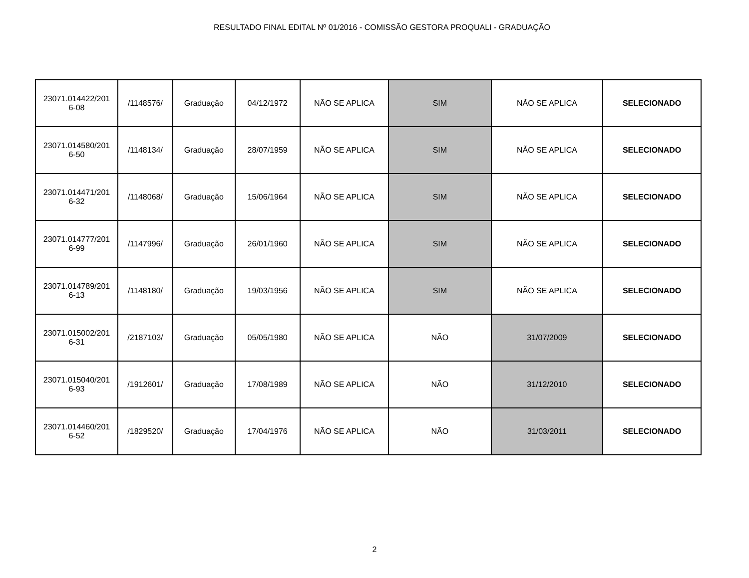RESULTADO FINAL EDITAL Nº 01/2016 - COMISSÃO GESTORA PROQUALI - GRADUAÇÃO
| 23071.014422/201 6-08 | /1148576/ | Graduação | 04/12/1972 | NÃO SE APLICA | SIM | NÃO SE APLICA | SELECIONADO |
| 23071.014580/201 6-50 | /1148134/ | Graduação | 28/07/1959 | NÃO SE APLICA | SIM | NÃO SE APLICA | SELECIONADO |
| 23071.014471/201 6-32 | /1148068/ | Graduação | 15/06/1964 | NÃO SE APLICA | SIM | NÃO SE APLICA | SELECIONADO |
| 23071.014777/201 6-99 | /1147996/ | Graduação | 26/01/1960 | NÃO SE APLICA | SIM | NÃO SE APLICA | SELECIONADO |
| 23071.014789/201 6-13 | /1148180/ | Graduação | 19/03/1956 | NÃO SE APLICA | SIM | NÃO SE APLICA | SELECIONADO |
| 23071.015002/201 6-31 | /2187103/ | Graduação | 05/05/1980 | NÃO SE APLICA | NÃO | 31/07/2009 | SELECIONADO |
| 23071.015040/201 6-93 | /1912601/ | Graduação | 17/08/1989 | NÃO SE APLICA | NÃO | 31/12/2010 | SELECIONADO |
| 23071.014460/201 6-52 | /1829520/ | Graduação | 17/04/1976 | NÃO SE APLICA | NÃO | 31/03/2011 | SELECIONADO |
2